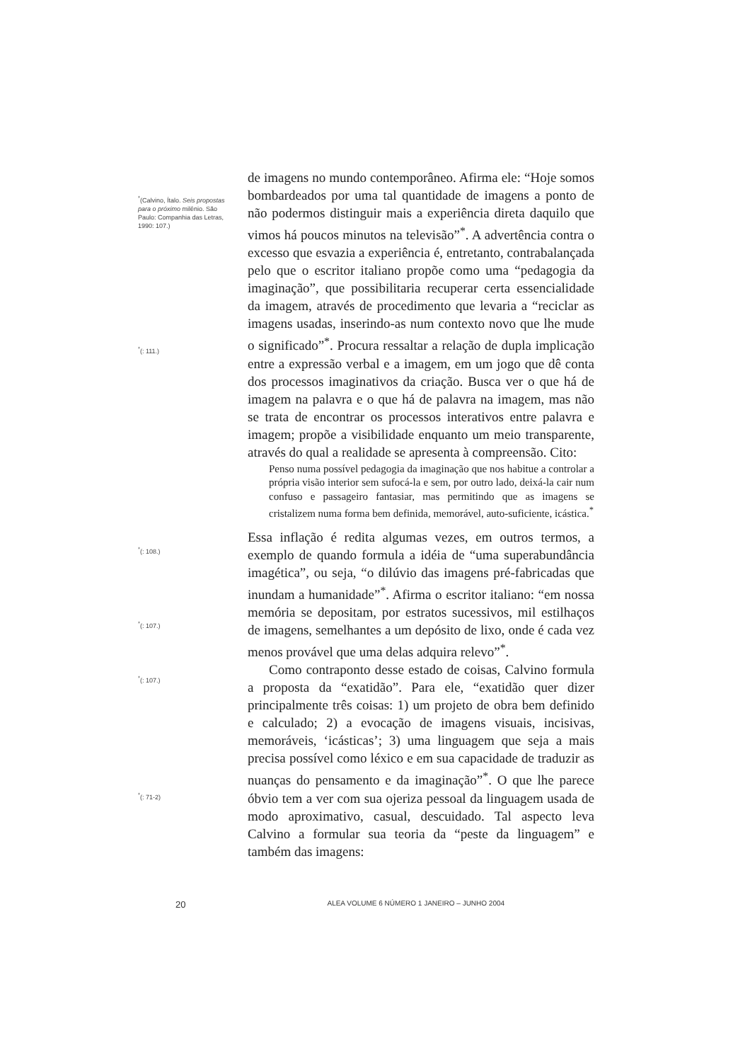<sup>*</sup> (Calvino, Ítalo. Seis propostas para o próximo milênio. São Paulo: Companhia das Letras, 1990: 107.)
<sup>*</sup> (: 111.)
<sup>*</sup> (: 108.)
<sup>*</sup> (: 107.)
<sup>*</sup> (: 107.)
<sup>*</sup> (: 71-2)
de imagens no mundo contemporâneo. Afirma ele: “Hoje somos bombardeados por uma tal quantidade de imagens a ponto de não podermos distinguir mais a experiência direta daquilo que vimos há poucos minutos na televisão”<sup>*</sup>. A advertência contra o excesso que esvazia a experiência é, entretanto, contrabalançada pelo que o escritor italiano propõe como uma “pedagogia da imaginação”, que possibilitaria recuperar certa essencialidade da imagem, através de procedimento que levaria a “reciclar as imagens usadas, inserindo-as num contexto novo que lhe mude o significado”<sup>*</sup>. Procura ressaltar a relação de dupla implicação entre a expressão verbal e a imagem, em um jogo que dê conta dos processos imaginativos da criação. Busca ver o que há de imagem na palavra e o que há de palavra na imagem, mas não se trata de encontrar os processos interativos entre palavra e imagem; propõe a visibilidade enquanto um meio transparente, através do qual a realidade se apresenta à compreensão. Cito:
Penso numa possível pedagogia da imaginação que nos habitue a controlar a própria visão interior sem sufocá-la e sem, por outro lado, deixá-la cair num confuso e passageiro fantasiar, mas permitindo que as imagens se cristalizem numa forma bem definida, memorável, auto-suficiente, icástica.<sup>*</sup>
Essa inflação é redita algumas vezes, em outros termos, a exemplo de quando formula a idéia de “uma superabundância imagética”, ou seja, “o dilúvio das imagens pré-fabricadas que inundam a humanidade”<sup>*</sup>. Afirma o escritor italiano: “em nossa memória se depositam, por estratos sucessivos, mil estilhaços de imagens, semelhantes a um depósito de lixo, onde é cada vez menos provável que uma delas adquira relevo”<sup>*</sup>.
Como contraponto desse estado de coisas, Calvino formula a proposta da “exatidão”. Para ele, “exatidão quer dizer principalmente três coisas: 1) um projeto de obra bem definido e calculado; 2) a evocação de imagens visuais, incisivas, memoráveis, ‘icásticas’; 3) uma linguagem que seja a mais precisa possível como léxico e em sua capacidade de traduzir as nuanças do pensamento e da imaginação”<sup>*</sup>. O que lhe parece óbvio tem a ver com sua ojeriza pessoal da linguagem usada de modo aproximativo, casual, descuidado. Tal aspecto leva Calvino a formular sua teoria da “peste da linguagem” e também das imagens:
20 ALEA VOLUME 6 NÚMERO 1 JANEIRO – JUNHO 2004